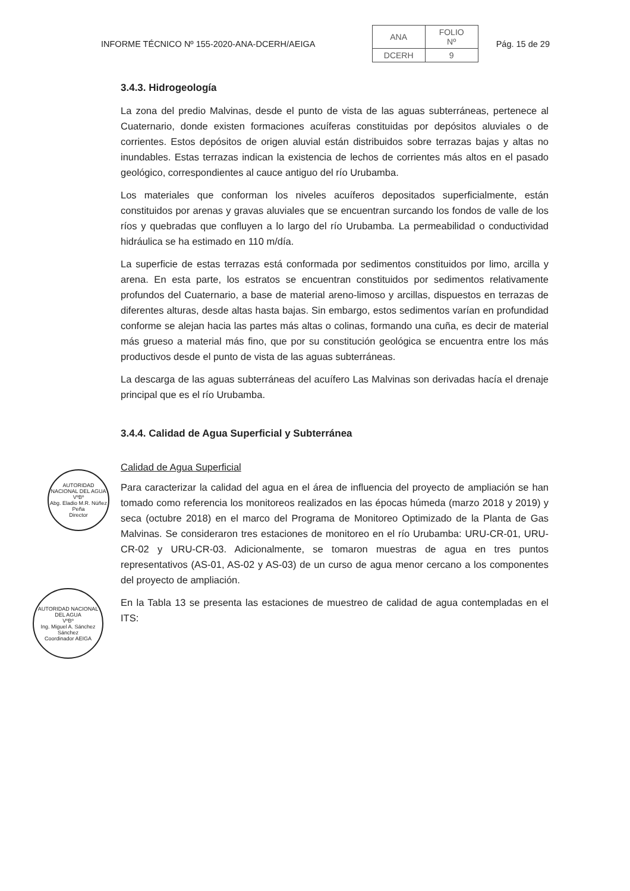INFORME TÉCNICO Nº 155-2020-ANA-DCERH/AEIGA
| ANA | FOLIO Nº |
| DCERH | 9 |
Pág. 15 de 29
3.4.3. Hidrogeología
La zona del predio Malvinas, desde el punto de vista de las aguas subterráneas, pertenece al Cuaternario, donde existen formaciones acuíferas constituidas por depósitos aluviales o de corrientes. Estos depósitos de origen aluvial están distribuidos sobre terrazas bajas y altas no inundables. Estas terrazas indican la existencia de lechos de corrientes más altos en el pasado geológico, correspondientes al cauce antiguo del río Urubamba.
Los materiales que conforman los niveles acuíferos depositados superficialmente, están constituidos por arenas y gravas aluviales que se encuentran surcando los fondos de valle de los ríos y quebradas que confluyen a lo largo del río Urubamba. La permeabilidad o conductividad hidráulica se ha estimado en 110 m/día.
La superficie de estas terrazas está conformada por sedimentos constituidos por limo, arcilla y arena. En esta parte, los estratos se encuentran constituidos por sedimentos relativamente profundos del Cuaternario, a base de material areno-limoso y arcillas, dispuestos en terrazas de diferentes alturas, desde altas hasta bajas. Sin embargo, estos sedimentos varían en profundidad conforme se alejan hacia las partes más altas o colinas, formando una cuña, es decir de material más grueso a material más fino, que por su constitución geológica se encuentra entre los más productivos desde el punto de vista de las aguas subterráneas.
La descarga de las aguas subterráneas del acuífero Las Malvinas son derivadas hacía el drenaje principal que es el río Urubamba.
3.4.4. Calidad de Agua Superficial y Subterránea
Calidad de Agua Superficial
Para caracterizar la calidad del agua en el área de influencia del proyecto de ampliación se han tomado como referencia los monitoreos realizados en las épocas húmeda (marzo 2018 y 2019) y seca (octubre 2018) en el marco del Programa de Monitoreo Optimizado de la Planta de Gas Malvinas. Se consideraron tres estaciones de monitoreo en el río Urubamba: URU-CR-01, URU-CR-02 y URU-CR-03. Adicionalmente, se tomaron muestras de agua en tres puntos representativos (AS-01, AS-02 y AS-03) de un curso de agua menor cercano a los componentes del proyecto de ampliación.
En la Tabla 13 se presenta las estaciones de muestreo de calidad de agua contempladas en el ITS:
AUTORIDAD NACIONAL DEL AGUA
VºBº
Abg. Eladio M.R. Núñez Peña
Director
AUTORIDAD NACIONAL DEL AGUA
VºBº
Ing. Miguel A. Sánchez Sánchez
Coordinador AEIGA